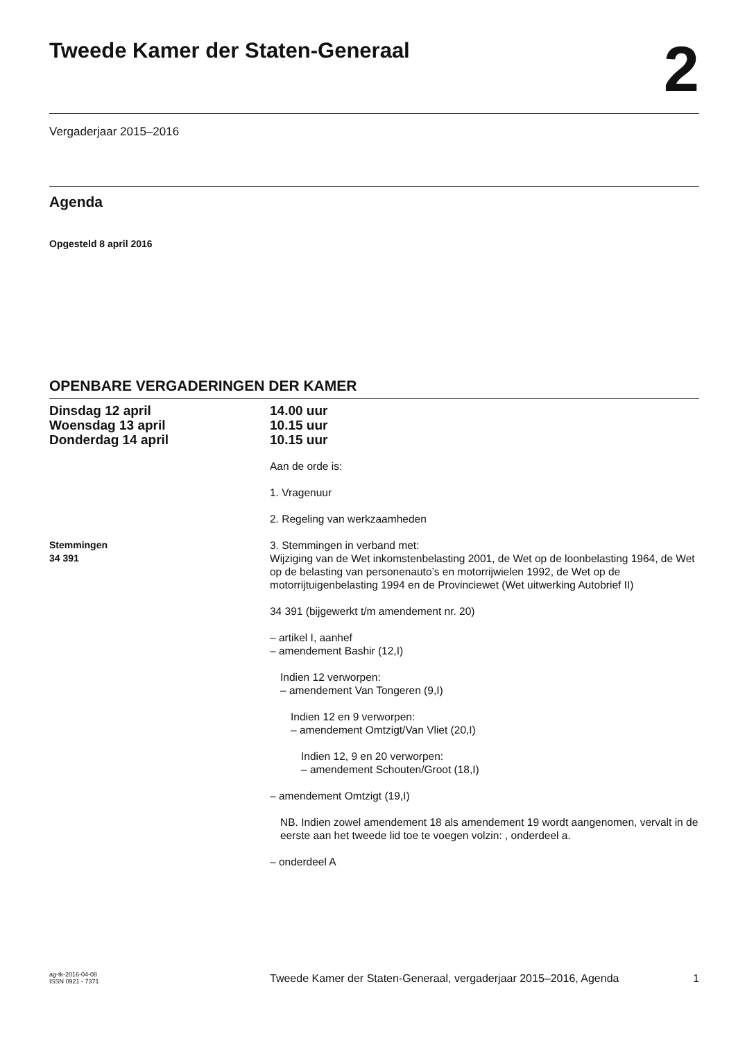Tweede Kamer der Staten-Generaal
2
Vergaderjaar 2015–2016
Agenda
Opgesteld 8 april 2016
OPENBARE VERGADERINGEN DER KAMER
Dinsdag 12 april
Woensdag 13 april
Donderdag 14 april
14.00 uur
10.15 uur
10.15 uur
Aan de orde is:
1. Vragenuur
2. Regeling van werkzaamheden
Stemmingen
34 391
3. Stemmingen in verband met:
Wijziging van de Wet inkomstenbelasting 2001, de Wet op de loonbelasting 1964, de Wet op de belasting van personenauto’s en motorrijwielen 1992, de Wet op de motorrijtuigenbelasting 1994 en de Provinciewet (Wet uitwerking Autobrief II)
34 391 (bijgewerkt t/m amendement nr. 20)
– artikel I, aanhef
– amendement Bashir (12,I)
Indien 12 verworpen:
– amendement Van Tongeren (9,I)
Indien 12 en 9 verworpen:
– amendement Omtzigt/Van Vliet (20,I)
Indien 12, 9 en 20 verworpen:
– amendement Schouten/Groot (18,I)
– amendement Omtzigt (19,I)
NB. Indien zowel amendement 18 als amendement 19 wordt aangenomen, vervalt in de eerste aan het tweede lid toe te voegen volzin: , onderdeel a.
– onderdeel A
ag-tk-2016-04-08
ISSN 0921 - 7371
Tweede Kamer der Staten-Generaal, vergaderjaar 2015–2016, Agenda
1